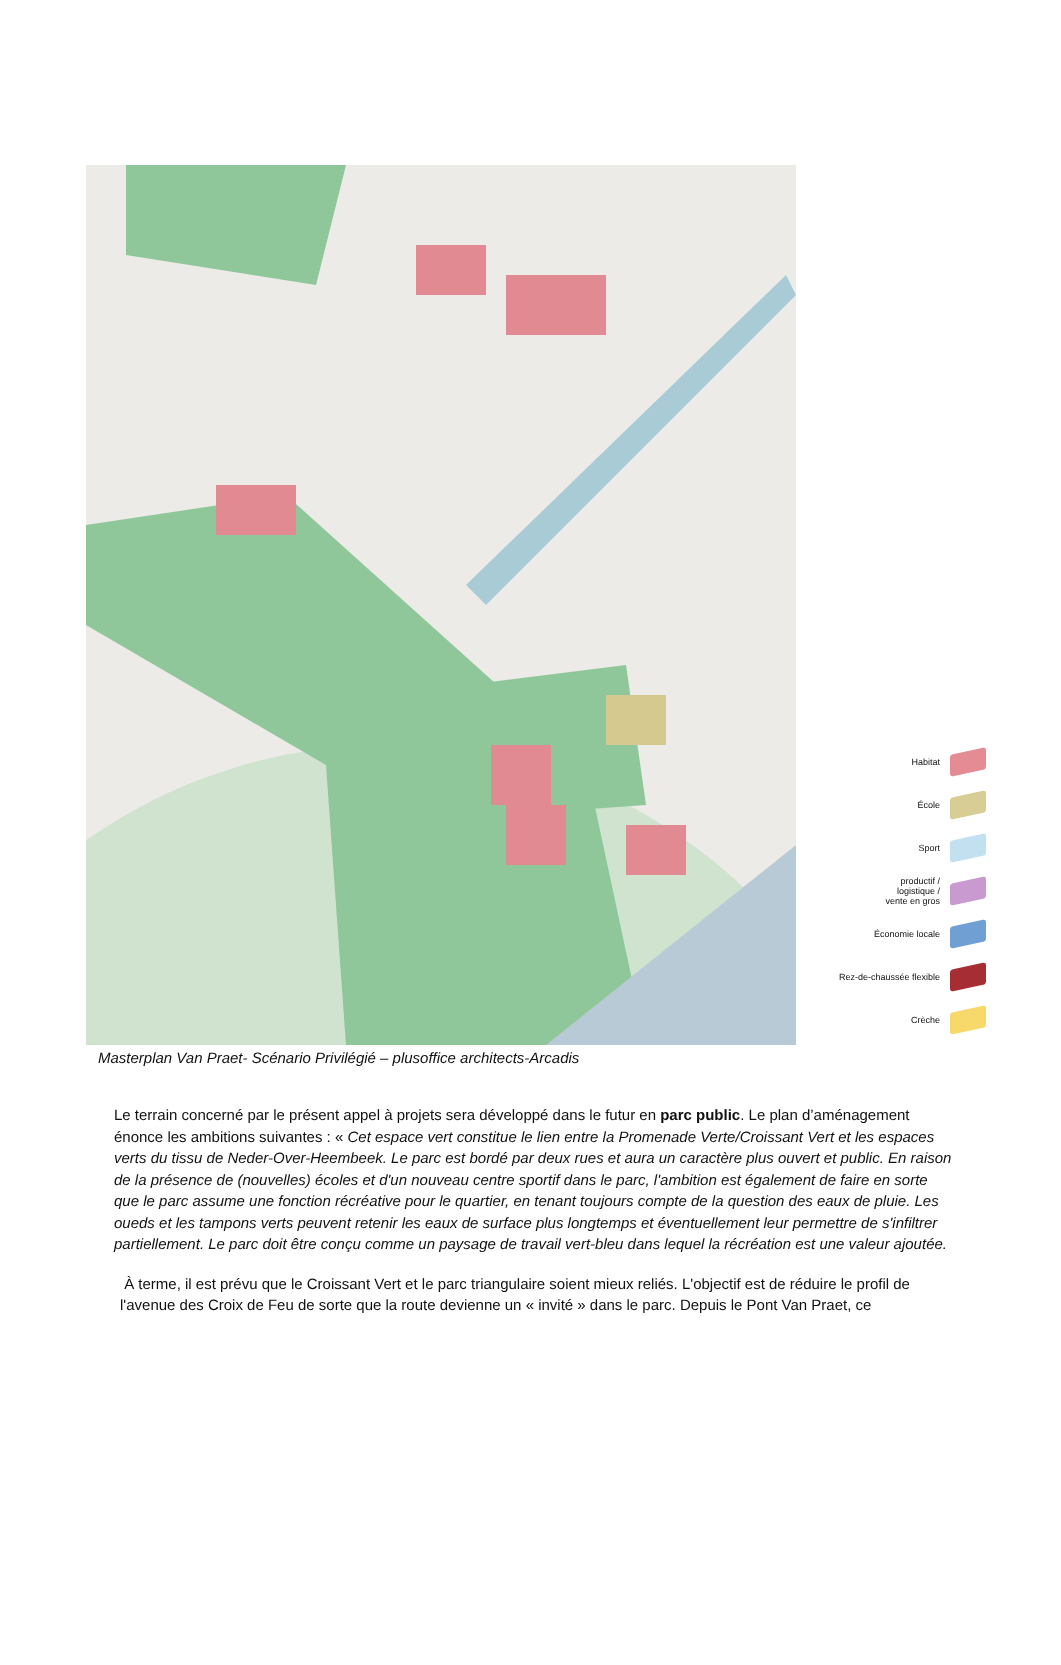Habitat
École
Sport
productif /
logistique /
vente en gros
Économie locale
Rez-de-chaussée flexible
Crèche
Masterplan Van Praet- Scénario Privilégié – plusoffice architects-Arcadis
Le terrain concerné par le présent appel à projets sera développé dans le futur en parc public. Le plan d’aménagement énonce les ambitions suivantes : « Cet espace vert constitue le lien entre la Promenade Verte/Croissant Vert et les espaces verts du tissu de Neder-Over-Heembeek. Le parc est bordé par deux rues et aura un caractère plus ouvert et public. En raison de la présence de (nouvelles) écoles et d'un nouveau centre sportif dans le parc, l'ambition est également de faire en sorte que le parc assume une fonction récréative pour le quartier, en tenant toujours compte de la question des eaux de pluie. Les oueds et les tampons verts peuvent retenir les eaux de surface plus longtemps et éventuellement leur permettre de s'infiltrer partiellement. Le parc doit être conçu comme un paysage de travail vert-bleu dans lequel la récréation est une valeur ajoutée.
À terme, il est prévu que le Croissant Vert et le parc triangulaire soient mieux reliés. L'objectif est de réduire le profil de l'avenue des Croix de Feu de sorte que la route devienne un « invité » dans le parc. Depuis le Pont Van Praet, ce